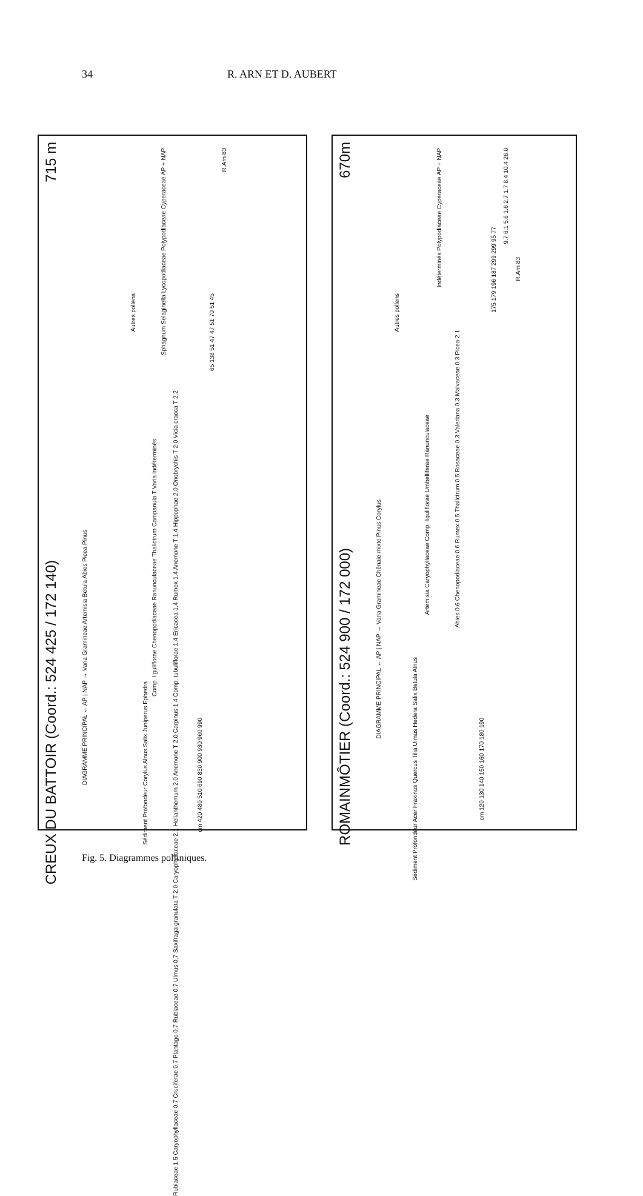34 R. ARN ET D. AUBERT
CREUX DU BATTOIR (Coord.: 524 425 / 172 140)
715 m
DIAGRAMME PRINCIPAL ← AP | NAP → Varia Gramineae Artemisia Betula Abies Picea Pinus
Autres pollens
Sédiment Profondeur Corylus Alnus Salix Juniperus Ephedra
Comp. liguliflorae Chenopodiaceae Ranunculaceae Thalictrum Campanula T Varia indéterminés
Sphagnum Selaginella Lycopodiaceae Polypodiaceae Cyperaceae AP + NAP
Rubiaceae 1.5 Caryophyllaceae 0.7 Cruciferae 0.7 Plantago 0.7 Rubiaceae 0.7 Ulmus 0.7 Saxifraga granulata T 2.0 Caryophyllaceae 2.1 Helianthemum 2.0 Anemone T 2.0 Carpinus 1.4 Comp. tubuliflorae 1.4 Ericacea 1.4 Rumex 1.4 Anemone T 1.4 Hippophae 2.0 Onobrychis T 2.0 Vicia cracca T 2.2
cm 420 480 510 690 830 900 930 960 990
65 138 51 47 47 51 70 51 45
R.Arn 83
ROMAINMÔTIER (Coord.: 524 900 / 172 000)
670m
DIAGRAMME PRINCIPAL ← AP | NAP → Varia Gramineae Chênaie mixte Pinus Corylus
Autres pollens
Sédiment Profondeur Acer Fraxinus Quercus Tilia Ulmus Hedera Salix Betula Alnus
Artemisia Caryophyllaceae Comp. liguliflorae Umbelliferae Ranunculaceae
Indéterminés Polypodiaceae Cyperaceae AP + NAP
Abies 0.6 Chenopodiaceae 0.6 Rumex 0.5 Thalictrum 0.5 Rosaceae 0.3 Valeriana 0.3 Malvaceae 0.3 Picea 2.1
cm 120 130 140 150 160 170 180 190
175 179 196 187 299 299 95 77
9.7 6.1 5.6 1.6 2.7 1.7 8.4 10.4 26.0
R.Arn 83
Fig. 5. Diagrammes polliniques.